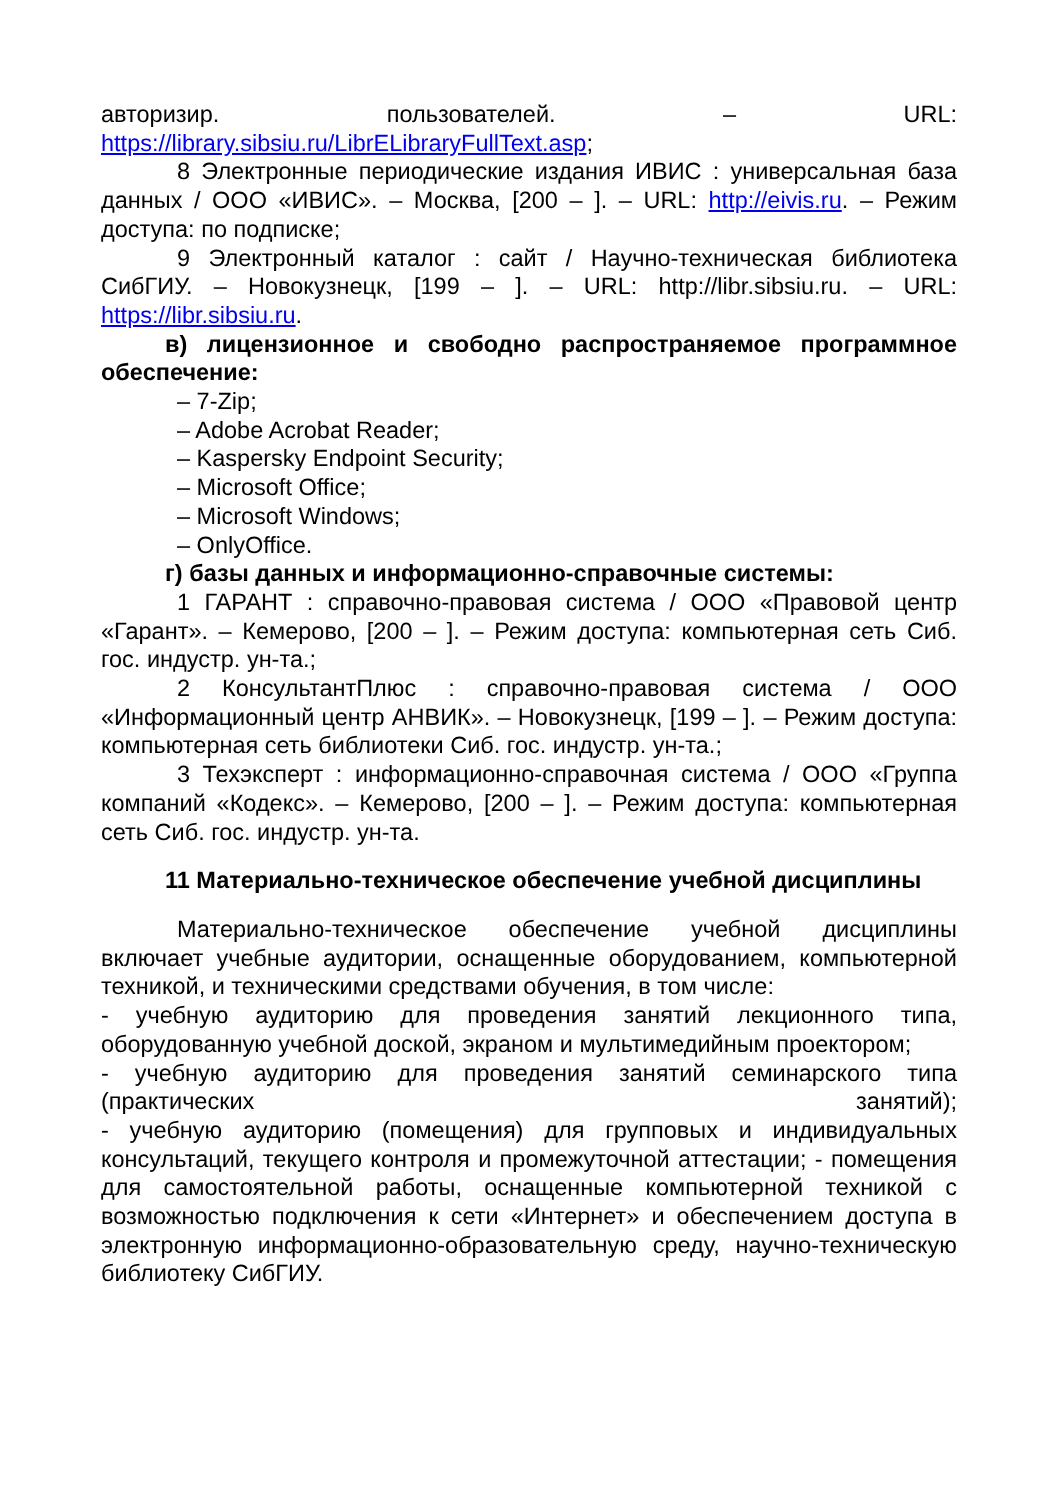авторизир. пользователей. – URL:
https://library.sibsiu.ru/LibrELibraryFullText.asp;
8 Электронные периодические издания ИВИС : универсальная база данных / ООО «ИВИС». – Москва, [200 – ]. – URL: http://eivis.ru. – Режим доступа: по подписке;
9 Электронный каталог : сайт / Научно-техническая библиотека СибГИУ. – Новокузнецк, [199 – ]. – URL: http://libr.sibsiu.ru. – URL: https://libr.sibsiu.ru.
в) лицензионное и свободно распространяемое программное обеспечение:
– 7-Zip;
– Adobe Acrobat Reader;
– Kaspersky Endpoint Security;
– Microsoft Office;
– Microsoft Windows;
– OnlyOffice.
г) базы данных и информационно-справочные системы:
1 ГАРАНТ : справочно-правовая система / ООО «Правовой центр «Гарант». – Кемерово, [200 – ]. – Режим доступа: компьютерная сеть Сиб. гос. индустр. ун-та.;
2 КонсультантПлюс : справочно-правовая система / ООО «Информационный центр АНВИК». – Новокузнецк, [199 – ]. – Режим доступа: компьютерная сеть библиотеки Сиб. гос. индустр. ун-та.;
3 Техэксперт : информационно-справочная система / ООО «Группа компаний «Кодекс». – Кемерово, [200 – ]. – Режим доступа: компьютерная сеть Сиб. гос. индустр. ун-та.
11 Материально-техническое обеспечение учебной дисциплины
Материально-техническое обеспечение учебной дисциплины включает учебные аудитории, оснащенные оборудованием, компьютерной техникой, и техническими средствами обучения, в том числе:
- учебную аудиторию для проведения занятий лекционного типа, оборудованную учебной доской, экраном и мультимедийным проектором;
- учебную аудиторию для проведения занятий семинарского типа (практических занятий);
- учебную аудиторию (помещения) для групповых и индивидуальных консультаций, текущего контроля и промежуточной аттестации; - помещения для самостоятельной работы, оснащенные компьютерной техникой с возможностью подключения к сети «Интернет» и обеспечением доступа в электронную информационно-образовательную среду, научно-техническую библиотеку СибГИУ.